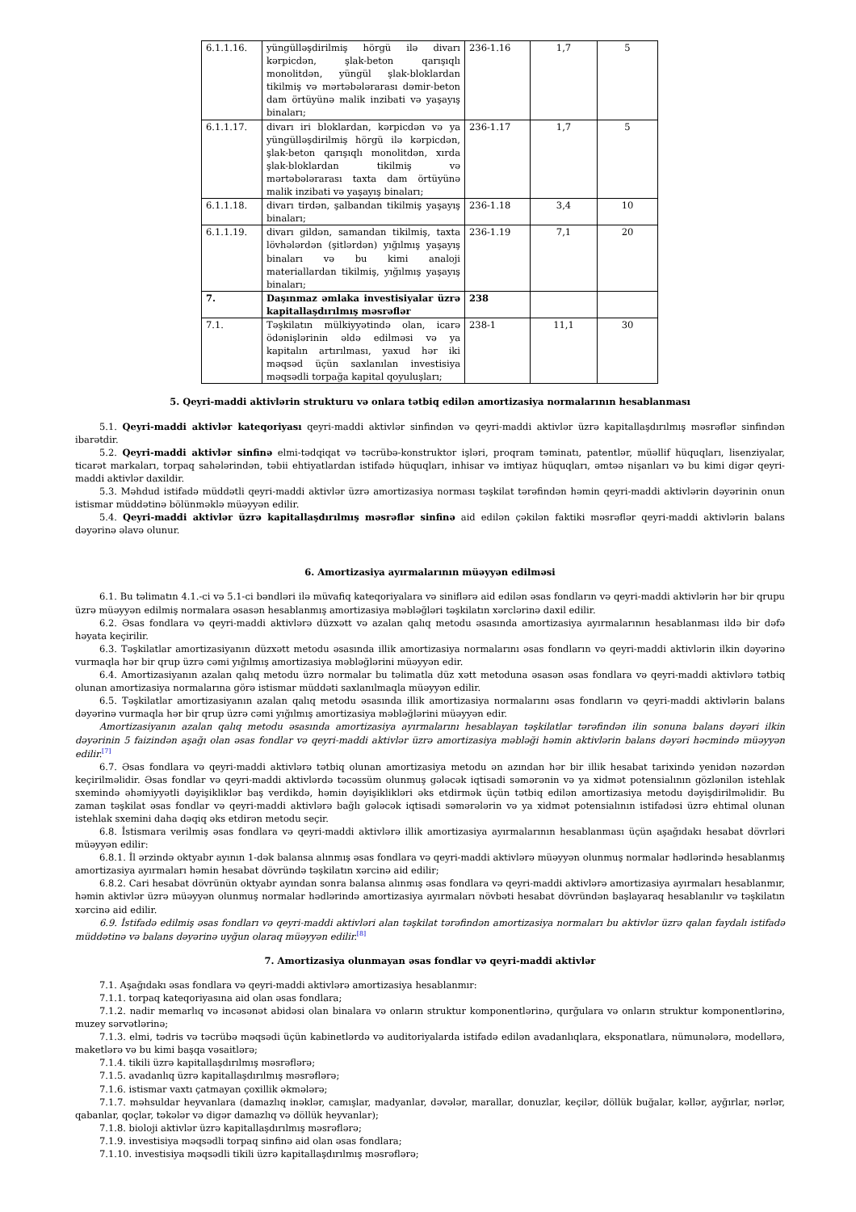| 6.1.1.16. | yüngülləşdirilmiş hörgü ilə divarı kərpicdən, şlak-beton qarışıqlı monolitdən, yüngül şlak-bloklardan tikilmiş və mərtəbələrarası dəmir-beton dam örtüyünə malik inzibati və yaşayış binaları; | 236-1.16 | 1,7 | 5 |
| 6.1.1.17. | divarı iri bloklardan, kərpicdən və ya yüngülləşdirilmiş hörgü ilə kərpicdən, şlak-beton qarışıqlı monolitdən, xırda şlak-bloklardan tikilmiş və mərtəbələrarası taxta dam örtüyünə malik inzibati və yaşayış binaları; | 236-1.17 | 1,7 | 5 |
| 6.1.1.18. | divarı tirdən, şalbandan tikilmiş yaşayış binaları; | 236-1.18 | 3,4 | 10 |
| 6.1.1.19. | divarı gildən, samandan tikilmiş, taxta lövhələrdən (şitlərdən) yığılmış yaşayış binaları və bu kimi analoji materiallardan tikilmiş, yığılmış yaşayış binaları; | 236-1.19 | 7,1 | 20 |
| 7. | Daşınmaz əmlaka investisiyalar üzrə kapitallaşdırılmış məsrəflər | 238 | | |
| 7.1. | Təşkilatın mülkiyyətində olan, icarə ödənişlərinin əldə edilməsi və ya kapitalın artırılması, yaxud hər iki məqsəd üçün saxlanılan investisiya məqsədli torpağa kapital qoyuluşları; | 238-1 | 11,1 | 30 |
5. Qeyri-maddi aktivlərin strukturu və onlara tətbiq edilən amortizasiya normalarının hesablanması
5.1. Qeyri-maddi aktivlər kateqoriyası qeyri-maddi aktivlər sinfindən və qeyri-maddi aktivlər üzrə kapitallaşdırılmış məsrəflər sinfindən ibarətdir.
5.2. Qeyri-maddi aktivlər sinfinə elmi-tədqiqat və təcrübə-konstruktor işləri, proqram təminatı, patentlər, müəllif hüquqları, lisenziyalar, ticarət markaları, torpaq sahələrindən, təbii ehtiyatlardan istifadə hüquqları, inhisar və imtiyaz hüquqları, əmtəə nişanları və bu kimi digər qeyri-maddi aktivlər daxildir.
5.3. Məhdud istifadə müddətli qeyri-maddi aktivlər üzrə amortizasiya norması təşkilat tərəfindən həmin qeyri-maddi aktivlərin dəyərinin onun istismar müddətinə bölünməklə müəyyən edilir.
5.4. Qeyri-maddi aktivlər üzrə kapitallaşdırılmış məsrəflər sinfinə aid edilən çəkilən faktiki məsrəflər qeyri-maddi aktivlərin balans dəyərinə əlavə olunur.
6. Amortizasiya ayırmalarının müəyyən edilməsi
6.1. Bu təlimatın 4.1.-ci və 5.1-ci bəndləri ilə müvafiq kateqoriyalara və siniflərə aid edilən əsas fondların və qeyri-maddi aktivlərin hər bir qrupu üzrə müəyyən edilmiş normalara əsasən hesablanmış amortizasiya məbləğləri təşkilatın xərclərinə daxil edilir.
6.2. Əsas fondlara və qeyri-maddi aktivlərə düzxətt və azalan qalıq metodu əsasında amortizasiya ayırmalarının hesablanması ildə bir dəfə həyata keçirilir.
6.3. Təşkilatlar amortizasiyanın düzxətt metodu əsasında illik amortizasiya normalarını əsas fondların və qeyri-maddi aktivlərin ilkin dəyərinə vurmaqla hər bir qrup üzrə cəmi yığılmış amortizasiya məbləğlərini müəyyən edir.
6.4. Amortizasiyanın azalan qalıq metodu üzrə normalar bu təlimatla düz xətt metoduna əsasən əsas fondlara və qeyri-maddi aktivlərə tətbiq olunan amortizasiya normalarına görə istismar müddəti saxlanılmaqla müəyyən edilir.
6.5. Təşkilatlar amortizasiyanın azalan qalıq metodu əsasında illik amortizasiya normalarını əsas fondların və qeyri-maddi aktivlərin balans dəyərinə vurmaqla hər bir qrup üzrə cəmi yığılmış amortizasiya məbləğlərini müəyyən edir.
Amortizasiyanın azalan qalıq metodu əsasında amortizasiya ayırmalarını hesablayan təşkilatlar tərəfindən ilin sonuna balans dəyəri ilkin dəyərinin 5 faizindən aşağı olan əsas fondlar və qeyri-maddi aktivlər üzrə amortizasiya məbləği həmin aktivlərin balans dəyəri həcmində müəyyən edilir.<sup>[7]</sup>
6.7. Əsas fondlara və qeyri-maddi aktivlərə tətbiq olunan amortizasiya metodu ən azından hər bir illik hesabat tarixində yenidən nəzərdən keçirilməlidir. Əsas fondlar və qeyri-maddi aktivlərdə təcəssüm olunmuş gələcək iqtisadi səmərənin və ya xidmət potensialının gözlənilən istehlak sxemində əhəmiyyətli dəyişikliklər baş verdikdə, həmin dəyişiklikləri əks etdirmək üçün tətbiq edilən amortizasiya metodu dəyişdirilməlidir. Bu zaman təşkilat əsas fondlar və qeyri-maddi aktivlərə bağlı gələcək iqtisadi səmərələrin və ya xidmət potensialının istifadəsi üzrə ehtimal olunan istehlak sxemini daha dəqiq əks etdirən metodu seçir.
6.8. İstismara verilmiş əsas fondlara və qeyri-maddi aktivlərə illik amortizasiya ayırmalarının hesablanması üçün aşağıdakı hesabat dövrləri müəyyən edilir:
6.8.1. İl ərzində oktyabr ayının 1-dək balansa alınmış əsas fondlara və qeyri-maddi aktivlərə müəyyən olunmuş normalar hədlərində hesablanmış amortizasiya ayırmaları həmin hesabat dövründə təşkilatın xərcinə aid edilir;
6.8.2. Cari hesabat dövrünün oktyabr ayından sonra balansa alınmış əsas fondlara və qeyri-maddi aktivlərə amortizasiya ayırmaları hesablanmır, həmin aktivlər üzrə müəyyən olunmuş normalar hədlərində amortizasiya ayırmaları növbəti hesabat dövründən başlayaraq hesablanılır və təşkilatın xərcinə aid edilir.
6.9. İstifadə edilmiş əsas fondları və qeyri-maddi aktivləri alan təşkilat tərəfindən amortizasiya normaları bu aktivlər üzrə qalan faydalı istifadə müddətinə və balans dəyərinə uyğun olaraq müəyyən edilir.<sup>[8]</sup>
7. Amortizasiya olunmayan əsas fondlar və qeyri-maddi aktivlər
7.1. Aşağıdakı əsas fondlara və qeyri-maddi aktivlərə amortizasiya hesablanmır:
7.1.1. torpaq kateqoriyasına aid olan əsas fondlara;
7.1.2. nadir memarlıq və incəsənət abidəsi olan binalara və onların struktur komponentlərinə, qurğulara və onların struktur komponentlərinə, muzey sərvətlərinə;
7.1.3. elmi, tədris və təcrübə məqsədi üçün kabinetlərdə və auditoriyalarda istifadə edilən avadanlıqlara, eksponatlara, nümunələrə, modellərə, maketlərə və bu kimi başqa vəsaitlərə;
7.1.4. tikili üzrə kapitallaşdırılmış məsrəflərə;
7.1.5. avadanlıq üzrə kapitallaşdırılmış məsrəflərə;
7.1.6. istismar vaxtı çatmayan çoxillik əkmələrə;
7.1.7. məhsuldar heyvanlara (damazlıq inəklər, camışlar, madyanlar, dəvələr, marallar, donuzlar, keçilər, döllük buğalar, kəllər, ayğırlar, nərlər, qabanlar, qoçlar, təkələr və digər damazlıq və döllük heyvanlar);
7.1.8. bioloji aktivlər üzrə kapitallaşdırılmış məsrəflərə;
7.1.9. investisiya məqsədli torpaq sinfinə aid olan əsas fondlara;
7.1.10. investisiya məqsədli tikili üzrə kapitallaşdırılmış məsrəflərə;